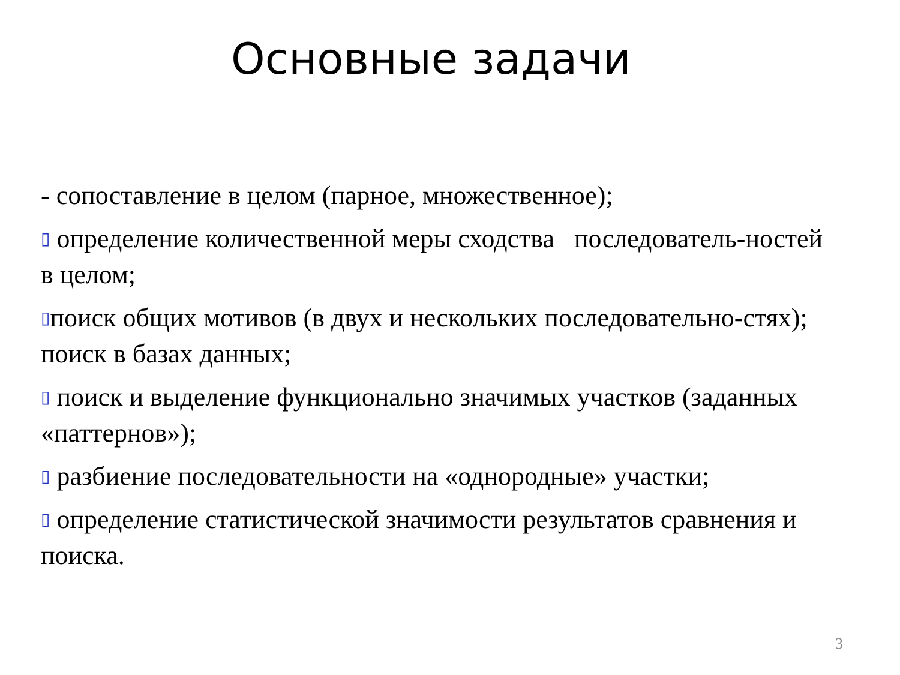Основные задачи
- сопоставление в целом (парное, множественное);
▯ определение количественной меры сходства последователь-ностей в целом;
▯поиск общих мотивов (в двух и нескольких последовательно-стях); поиск в базах данных;
▯ поиск и выделение функционально значимых участков (заданных «паттернов»);
▯ разбиение последовательности на «однородные» участки;
▯ определение статистической значимости результатов сравнения и поиска.
3